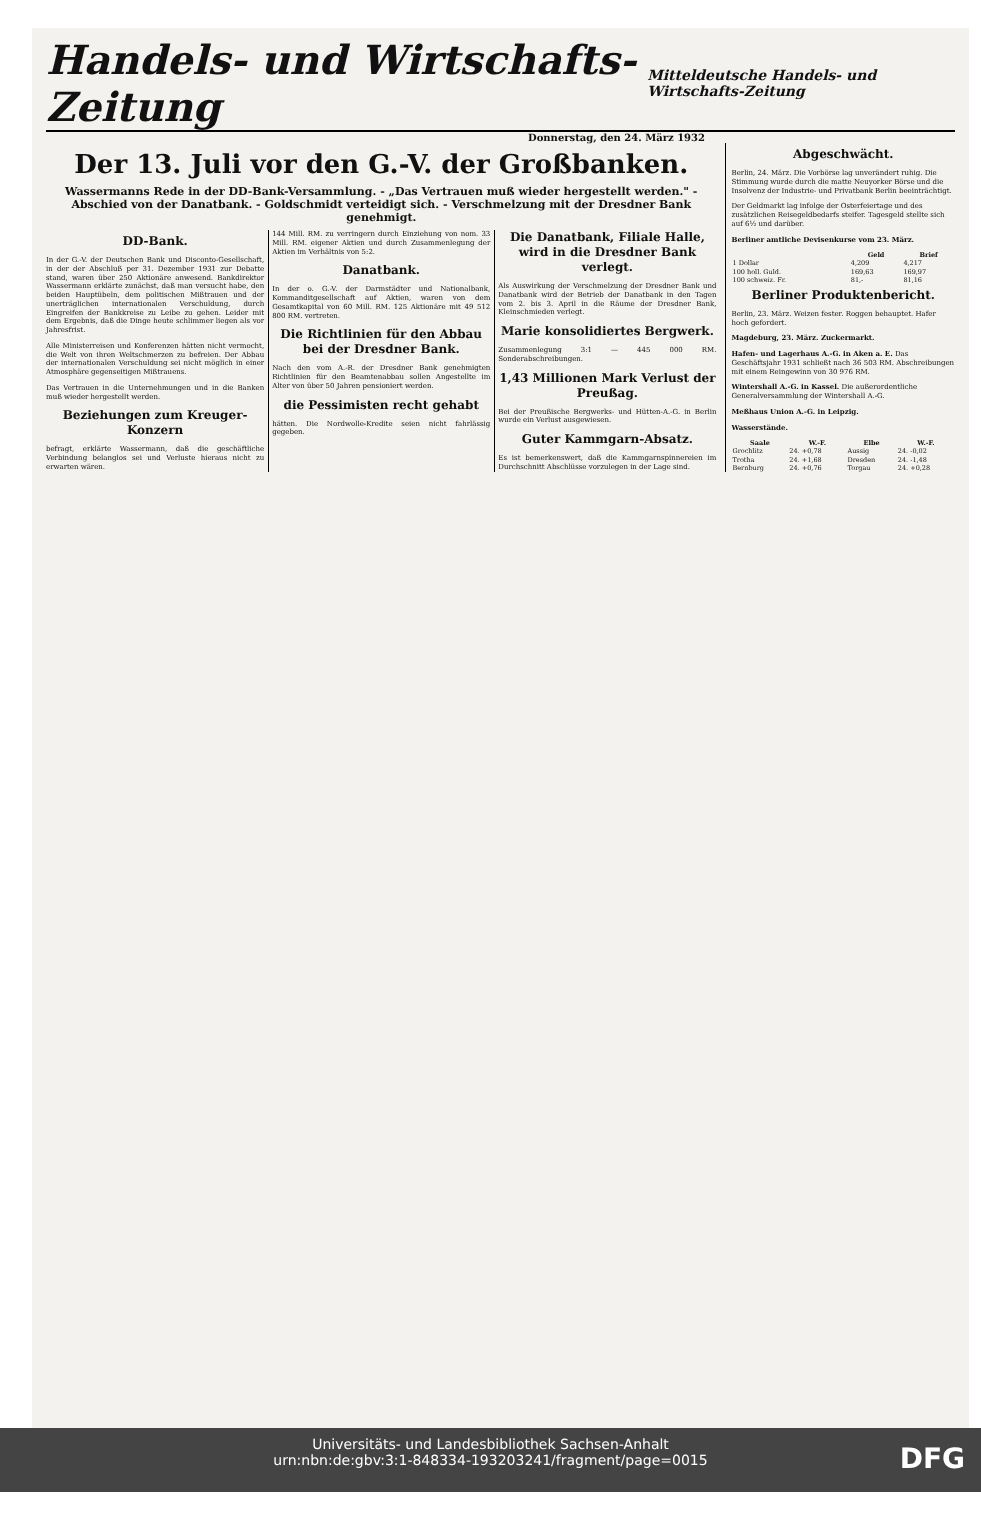Handels- und Wirtschafts-Zeitung
Mitteldeutsche Handels- und Wirtschafts-Zeitung
Donnerstag, den 24. März 1932
Der 13. Juli vor den G.-V. der Großbanken.
Wassermanns Rede in der DD-Bank-Versammlung. - „Das Vertrauen muß wieder hergestellt werden." - Abschied von der Danatbank. - Goldschmidt verteidigt sich. - Verschmelzung mit der Dresdner Bank genehmigt.
DD-Bank.
In der G.-V. der Deutschen Bank und Disconto-Gesellschaft, in der der Abschluß per 31. Dezember 1931 zur Debatte stand, waren über 250 Aktionäre anwesend. Bankdirektor Wassermann erklärte zunächst, daß man versucht habe, den beiden Hauptübeln, dem politischen Mißtrauen und der unerträglichen internationalen Verschuldung, durch Eingreifen der Bankkreise zu Leibe zu gehen. Leider mit dem Ergebnis, daß die Dinge heute schlimmer liegen als vor Jahresfrist.
Alle Ministerreisen und Konferenzen hätten nicht vermocht, die Welt von ihren Weltschmerzen zu befreien. Der Abbau der internationalen Verschuldung sei nicht möglich in einer Atmosphäre gegenseitigen Mißtrauens.
Das Vertrauen in die Unternehmungen und in die Banken muß wieder hergestellt werden.
Beziehungen zum Kreuger-Konzern
befragt, erklärte Wassermann, daß die geschäftliche Verbindung belanglos sei und Verluste hieraus nicht zu erwarten wären.
144 Mill. RM. zu verringern durch Einziehung von nom. 33 Mill. RM. eigener Aktien und durch Zusammenlegung der Aktien im Verhältnis von 5:2.
Danatbank.
In der o. G.-V. der Darmstädter und Nationalbank, Kommanditgesellschaft auf Aktien, waren von dem Gesamtkapital von 60 Mill. RM. 125 Aktionäre mit 49 512 800 RM. vertreten.
Die Richtlinien für den Abbau bei der Dresdner Bank.
Nach den vom A.-R. der Dresdner Bank genehmigten Richtlinien für den Beamtenabbau sollen Angestellte im Alter von über 50 Jahren pensioniert werden.
die Pessimisten recht gehabt
hätten. Die Nordwolle-Kredite seien nicht fahrlässig gegeben.
Die Danatbank, Filiale Halle, wird in die Dresdner Bank verlegt.
Als Auswirkung der Verschmelzung der Dresdner Bank und Danatbank wird der Betrieb der Danatbank in den Tagen vom 2. bis 3. April in die Räume der Dresdner Bank, Kleinschmieden verlegt.
Marie konsolidiertes Bergwerk.
Zusammenlegung 3:1 — 445 000 RM. Sonderabschreibungen.
1,43 Millionen Mark Verlust der Preußag.
Bei der Preußische Bergwerks- und Hütten-A.-G. in Berlin wurde ein Verlust ausgewiesen.
Guter Kammgarn-Absatz.
Es ist bemerkenswert, daß die Kammgarnspinnereien im Durchschnitt Abschlüsse vorzulegen in der Lage sind.
Abgeschwächt.
Berlin, 24. März. Die Vorbörse lag unverändert ruhig. Die Stimmung wurde durch die matte Neuyorker Börse und die Insolvenz der Industrie- und Privatbank Berlin beeinträchtigt.
Der Geldmarkt lag infolge der Osterfeiertage und des zusätzlichen Reisegeldbedarfs steifer. Tagesgeld stellte sich auf 6½ und darüber.
Berliner amtliche Devisenkurse vom 23. März.
| | Geld | Brief |
| --- | --- | --- |
| 1 Dollar | 4,209 | 4,217 |
| 100 holl. Guld. | 169,63 | 169,97 |
| 100 schweiz. Fr. | 81,- | 81,16 |
Berliner Produktenbericht.
Berlin, 23. März. Weizen fester. Roggen behauptet. Hafer hoch gefordert.
Magdeburg, 23. März. Zuckermarkt.
Hafen- und Lagerhaus A.-G. in Aken a. E. Das Geschäftsjahr 1931 schließt nach 36 503 RM. Abschreibungen mit einem Reingewinn von 30 976 RM.
Wintershall A.-G. in Kassel. Die außerordentliche Generalversammlung der Wintershall A.-G.
Meßhaus Union A.-G. in Leipzig.
Wasserstände.
| Saale | W.-F. | Elbe | W.-F. |
| --- | --- | --- | --- |
| Grochlitz | 24. +0,78 | Aussig | 24. -0,02 |
| Trotha | 24. +1,68 | Dresden | 24. -1,48 |
| Bernburg | 24. +0,76 | Torgau | 24. +0,28 |
Universitäts- und Landesbibliothek Sachsen-Anhalt
urn:nbn:de:gbv:3:1-848334-193203241/fragment/page=0015
DFG